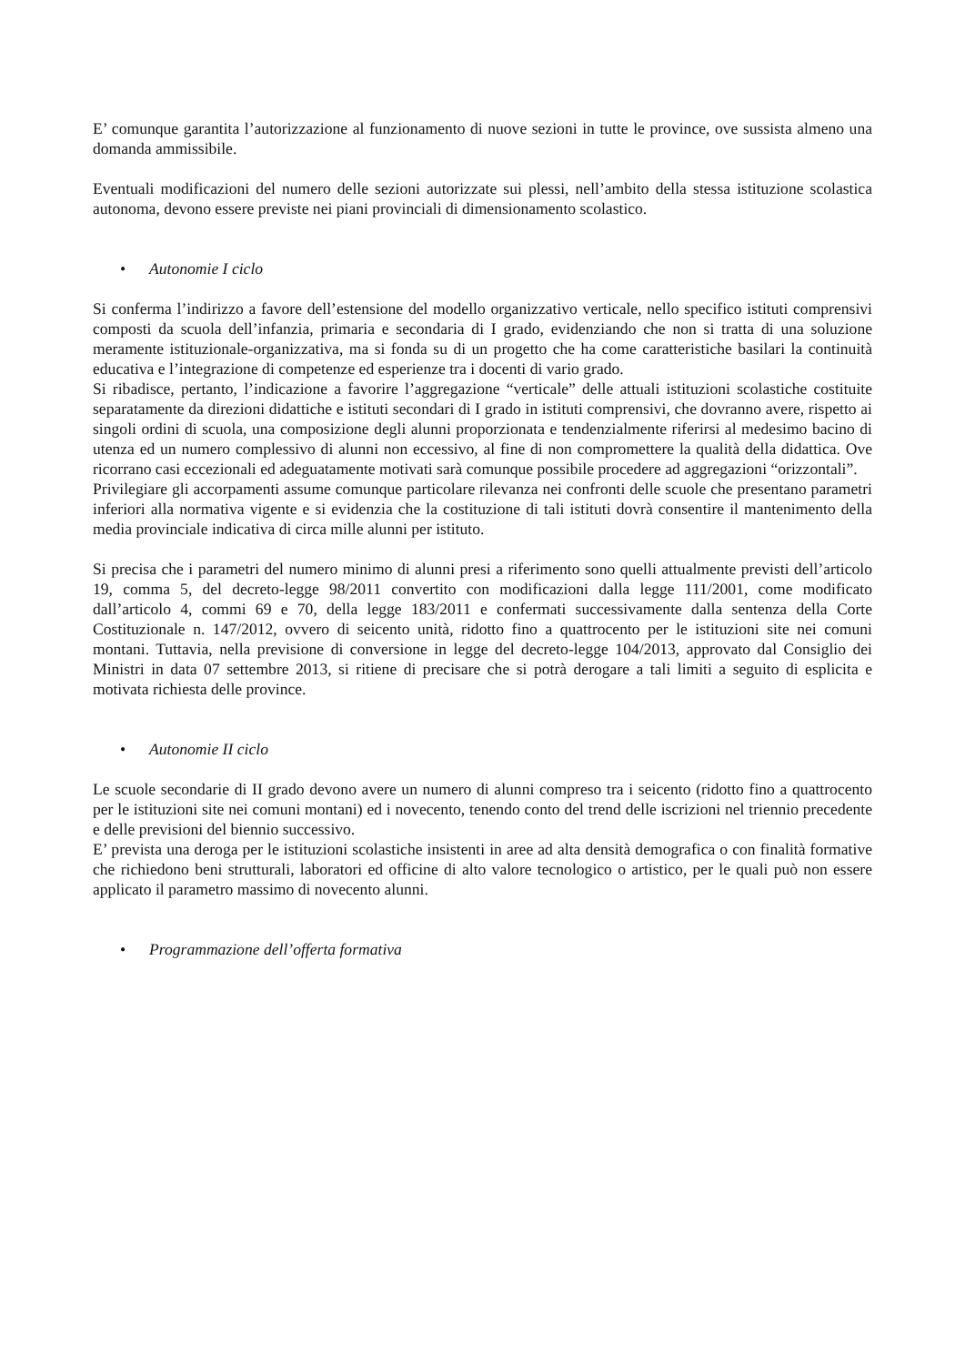E’ comunque garantita l’autorizzazione al funzionamento di nuove sezioni in tutte le province, ove sussista almeno una domanda ammissibile.
Eventuali modificazioni del numero delle sezioni autorizzate sui plessi, nell’ambito della stessa istituzione scolastica autonoma, devono essere previste nei piani provinciali di dimensionamento scolastico.
• Autonomie I ciclo
Si conferma l’indirizzo a favore dell’estensione del modello organizzativo verticale, nello specifico istituti comprensivi composti da scuola dell’infanzia, primaria e secondaria di I grado, evidenziando che non si tratta di una soluzione meramente istituzionale-organizzativa, ma si fonda su di un progetto che ha come caratteristiche basilari la continuità educativa e l’integrazione di competenze ed esperienze tra i docenti di vario grado.
Si ribadisce, pertanto, l’indicazione a favorire l’aggregazione “verticale” delle attuali istituzioni scolastiche costituite separatamente da direzioni didattiche e istituti secondari di I grado in istituti comprensivi, che dovranno avere, rispetto ai singoli ordini di scuola, una composizione degli alunni proporzionata e tendenzialmente riferirsi al medesimo bacino di utenza ed un numero complessivo di alunni non eccessivo, al fine di non compromettere la qualità della didattica. Ove ricorrano casi eccezionali ed adeguatamente motivati sarà comunque possibile procedere ad aggregazioni “orizzontali”.
Privilegiare gli accorpamenti assume comunque particolare rilevanza nei confronti delle scuole che presentano parametri inferiori alla normativa vigente e si evidenzia che la costituzione di tali istituti dovrà consentire il mantenimento della media provinciale indicativa di circa mille alunni per istituto.
Si precisa che i parametri del numero minimo di alunni presi a riferimento sono quelli attualmente previsti dell’articolo 19, comma 5, del decreto-legge 98/2011 convertito con modificazioni dalla legge 111/2001, come modificato dall’articolo 4, commi 69 e 70, della legge 183/2011 e confermati successivamente dalla sentenza della Corte Costituzionale n. 147/2012, ovvero di seicento unità, ridotto fino a quattrocento per le istituzioni site nei comuni montani. Tuttavia, nella previsione di conversione in legge del decreto-legge 104/2013, approvato dal Consiglio dei Ministri in data 07 settembre 2013, si ritiene di precisare che si potrà derogare a tali limiti a seguito di esplicita e motivata richiesta delle province.
• Autonomie II ciclo
Le scuole secondarie di II grado devono avere un numero di alunni compreso tra i seicento (ridotto fino a quattrocento per le istituzioni site nei comuni montani) ed i novecento, tenendo conto del trend delle iscrizioni nel triennio precedente e delle previsioni del biennio successivo.
E’ prevista una deroga per le istituzioni scolastiche insistenti in aree ad alta densità demografica o con finalità formative che richiedono beni strutturali, laboratori ed officine di alto valore tecnologico o artistico, per le quali può non essere applicato il parametro massimo di novecento alunni.
• Programmazione dell’offerta formativa